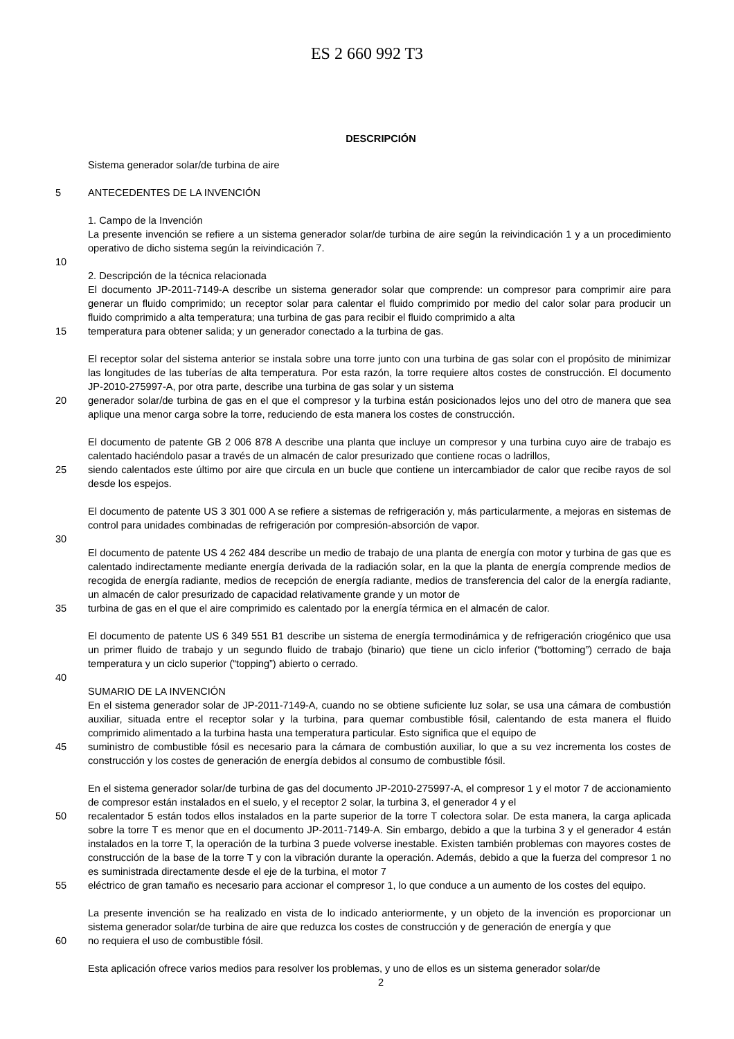ES 2 660 992 T3
DESCRIPCIÓN
Sistema generador solar/de turbina de aire
5 ANTECEDENTES DE LA INVENCIÓN
1. Campo de la Invención
La presente invención se refiere a un sistema generador solar/de turbina de aire según la reivindicación 1 y a un procedimiento operativo de dicho sistema según la reivindicación 7.
10
2. Descripción de la técnica relacionada
El documento JP-2011-7149-A describe un sistema generador solar que comprende: un compresor para comprimir aire para generar un fluido comprimido; un receptor solar para calentar el fluido comprimido por medio del calor solar para producir un fluido comprimido a alta temperatura; una turbina de gas para recibir el fluido comprimido a alta
15 temperatura para obtener salida; y un generador conectado a la turbina de gas.
El receptor solar del sistema anterior se instala sobre una torre junto con una turbina de gas solar con el propósito de minimizar las longitudes de las tuberías de alta temperatura. Por esta razón, la torre requiere altos costes de construcción. El documento JP-2010-275997-A, por otra parte, describe una turbina de gas solar y un sistema
20 generador solar/de turbina de gas en el que el compresor y la turbina están posicionados lejos uno del otro de manera que sea aplique una menor carga sobre la torre, reduciendo de esta manera los costes de construcción.
El documento de patente GB 2 006 878 A describe una planta que incluye un compresor y una turbina cuyo aire de trabajo es calentado haciéndolo pasar a través de un almacén de calor presurizado que contiene rocas o ladrillos,
25 siendo calentados este último por aire que circula en un bucle que contiene un intercambiador de calor que recibe rayos de sol desde los espejos.
El documento de patente US 3 301 000 A se refiere a sistemas de refrigeración y, más particularmente, a mejoras en sistemas de control para unidades combinadas de refrigeración por compresión-absorción de vapor.
30
El documento de patente US 4 262 484 describe un medio de trabajo de una planta de energía con motor y turbina de gas que es calentado indirectamente mediante energía derivada de la radiación solar, en la que la planta de energía comprende medios de recogida de energía radiante, medios de recepción de energía radiante, medios de transferencia del calor de la energía radiante, un almacén de calor presurizado de capacidad relativamente grande y un motor de
35 turbina de gas en el que el aire comprimido es calentado por la energía térmica en el almacén de calor.
El documento de patente US 6 349 551 B1 describe un sistema de energía termodinámica y de refrigeración criogénico que usa un primer fluido de trabajo y un segundo fluido de trabajo (binario) que tiene un ciclo inferior (“bottoming”) cerrado de baja temperatura y un ciclo superior (“topping”) abierto o cerrado.
40
SUMARIO DE LA INVENCIÓN
En el sistema generador solar de JP-2011-7149-A, cuando no se obtiene suficiente luz solar, se usa una cámara de combustión auxiliar, situada entre el receptor solar y la turbina, para quemar combustible fósil, calentando de esta manera el fluido comprimido alimentado a la turbina hasta una temperatura particular. Esto significa que el equipo de
45 suministro de combustible fósil es necesario para la cámara de combustión auxiliar, lo que a su vez incrementa los costes de construcción y los costes de generación de energía debidos al consumo de combustible fósil.
En el sistema generador solar/de turbina de gas del documento JP-2010-275997-A, el compresor 1 y el motor 7 de accionamiento de compresor están instalados en el suelo, y el receptor 2 solar, la turbina 3, el generador 4 y el
50 recalentador 5 están todos ellos instalados en la parte superior de la torre T colectora solar. De esta manera, la carga aplicada sobre la torre T es menor que en el documento JP-2011-7149-A. Sin embargo, debido a que la turbina 3 y el generador 4 están instalados en la torre T, la operación de la turbina 3 puede volverse inestable. Existen también problemas con mayores costes de construcción de la base de la torre T y con la vibración durante la operación. Además, debido a que la fuerza del compresor 1 no es suministrada directamente desde el eje de la turbina, el motor 7
55 eléctrico de gran tamaño es necesario para accionar el compresor 1, lo que conduce a un aumento de los costes del equipo.
La presente invención se ha realizado en vista de lo indicado anteriormente, y un objeto de la invención es proporcionar un sistema generador solar/de turbina de aire que reduzca los costes de construcción y de generación de energía y que
60 no requiera el uso de combustible fósil.
Esta aplicación ofrece varios medios para resolver los problemas, y uno de ellos es un sistema generador solar/de
2